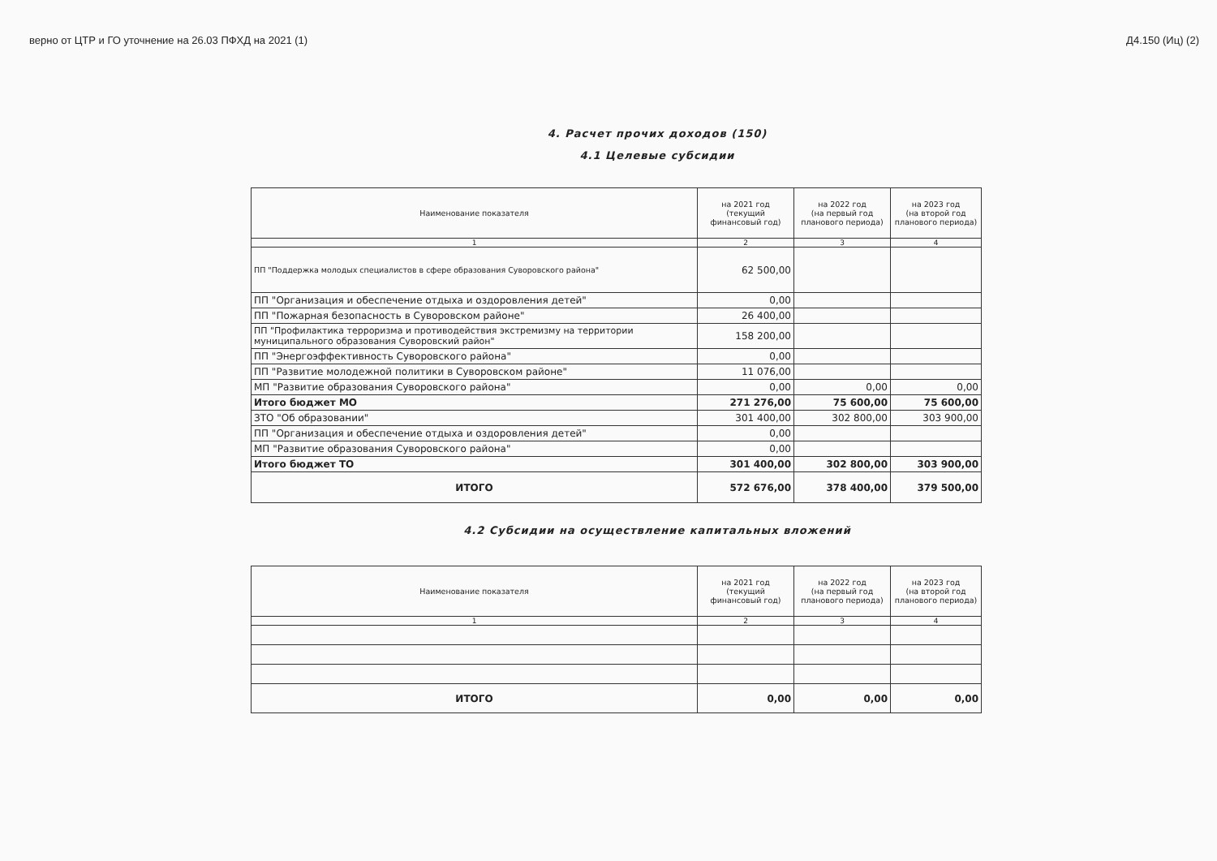верно от ЦТР и ГО уточнение на 26.03 ПФХД на 2021 (1) Д4.150 (Иц) (2)
4. Расчет прочих доходов (150)
4.1 Целевые субсидии
| Наименование показателя | на 2021 год (текущий финансовый год) | на 2022 год (на первый год планового периода) | на 2023 год (на второй год планового периода) |
| --- | --- | --- | --- |
| 1 | 2 | 3 | 4 |
| ПП "Поддержка молодых специалистов в сфере образования Суворовского района" | 62 500,00 | | |
| ПП "Организация и обеспечение отдыха и оздоровления детей" | 0,00 | | |
| ПП "Пожарная безопасность в Суворовском районе" | 26 400,00 | | |
| ПП "Профилактика терроризма и противодействия экстремизму на территории муниципального образования Суворовский район" | 158 200,00 | | |
| ПП "Энергоэффективность Суворовского района" | 0,00 | | |
| ПП "Развитие молодежной политики в Суворовском районе" | 11 076,00 | | |
| МП "Развитие образования Суворовского района" | 0,00 | 0,00 | 0,00 |
| Итого бюджет МО | 271 276,00 | 75 600,00 | 75 600,00 |
| ЗТО "Об образовании" | 301 400,00 | 302 800,00 | 303 900,00 |
| ПП "Организация и обеспечение отдыха и оздоровления детей" | 0,00 | | |
| МП "Развитие образования Суворовского района" | 0,00 | | |
| Итого бюджет ТО | 301 400,00 | 302 800,00 | 303 900,00 |
| ИТОГО | 572 676,00 | 378 400,00 | 379 500,00 |
4.2 Субсидии на осуществление капитальных вложений
| Наименование показателя | на 2021 год (текущий финансовый год) | на 2022 год (на первый год планового периода) | на 2023 год (на второй год планового периода) |
| --- | --- | --- | --- |
| 1 | 2 | 3 | 4 |
| ИТОГО | 0,00 | 0,00 | 0,00 |